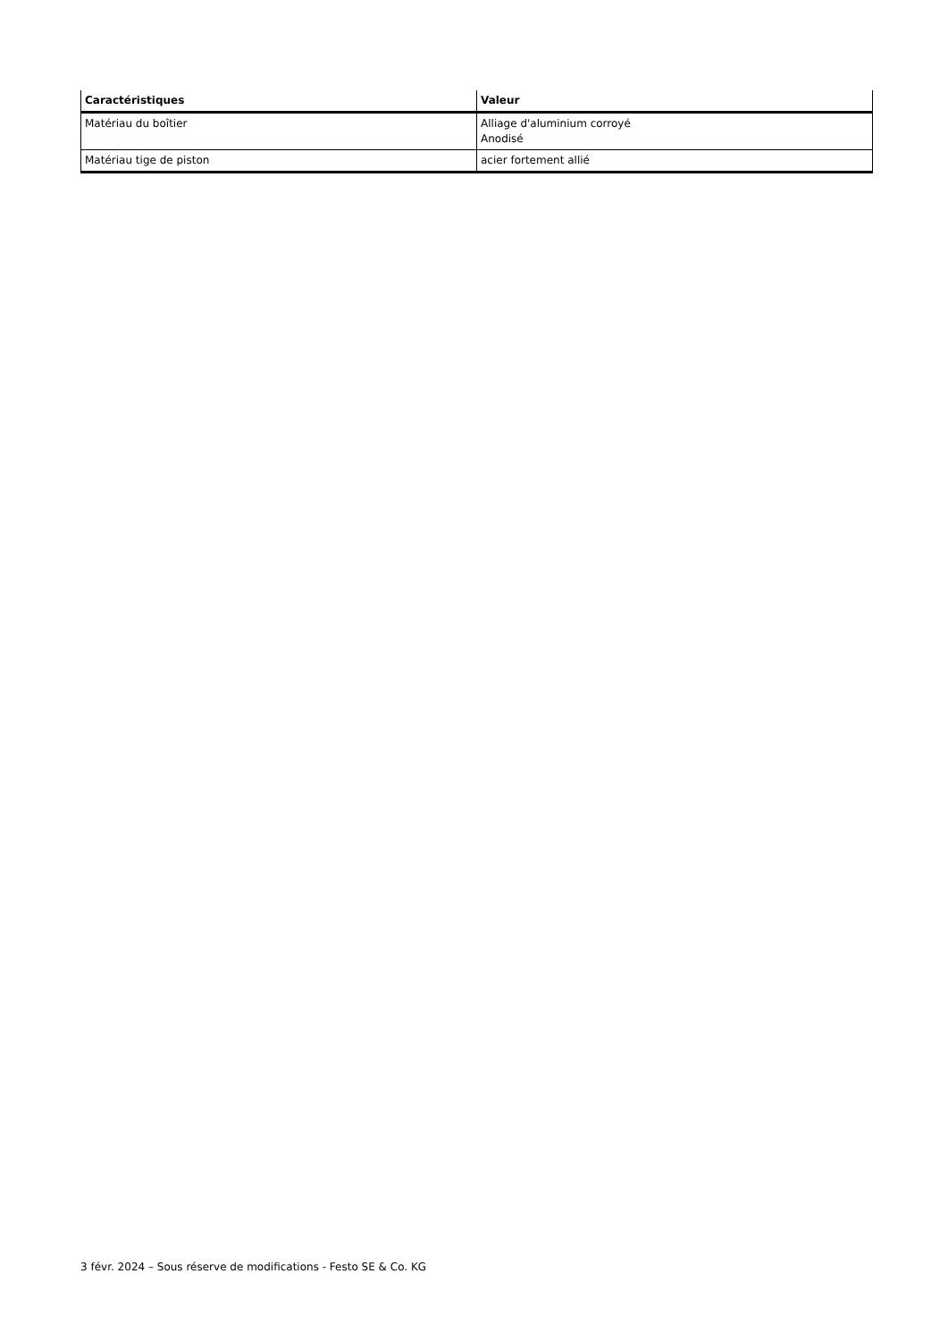| Caractéristiques | Valeur |
| --- | --- |
| Matériau du boîtier | Alliage d'aluminium corroyé Anodisé |
| Matériau tige de piston | acier fortement allié |
3 févr. 2024 – Sous réserve de modifications - Festo SE & Co. KG